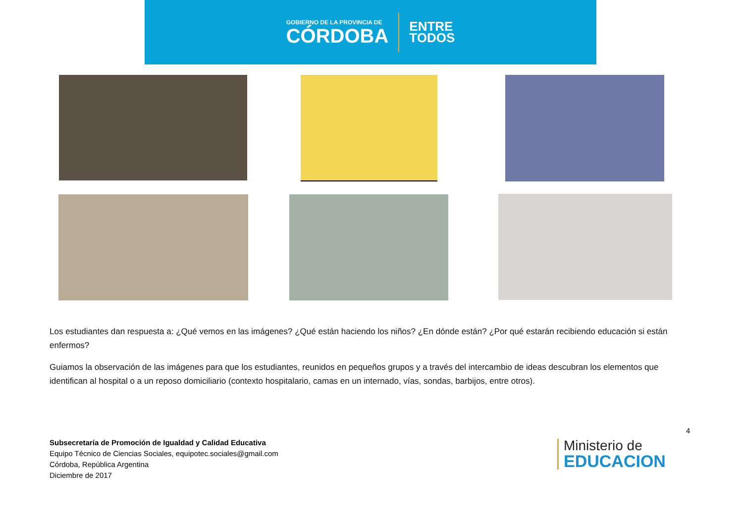GOBIERNO DE LA PROVINCIA DE
CÓRDOBA
ENTRE
TODOS
Los estudiantes dan respuesta a: ¿Qué vemos en las imágenes? ¿Qué están haciendo los niños? ¿En dónde están? ¿Por qué estarán recibiendo educación si están enfermos?
Guiamos la observación de las imágenes para que los estudiantes, reunidos en pequeños grupos y a través del intercambio de ideas descubran los elementos que identifican al hospital o a un reposo domiciliario (contexto hospitalario, camas en un internado, vías, sondas, barbijos, entre otros).
4
Subsecretaría de Promoción de Igualdad y Calidad Educativa
Equipo Técnico de Ciencias Sociales, equipotec.sociales@gmail.com
Córdoba, República Argentina
Diciembre de 2017
Ministerio de
EDUCACION